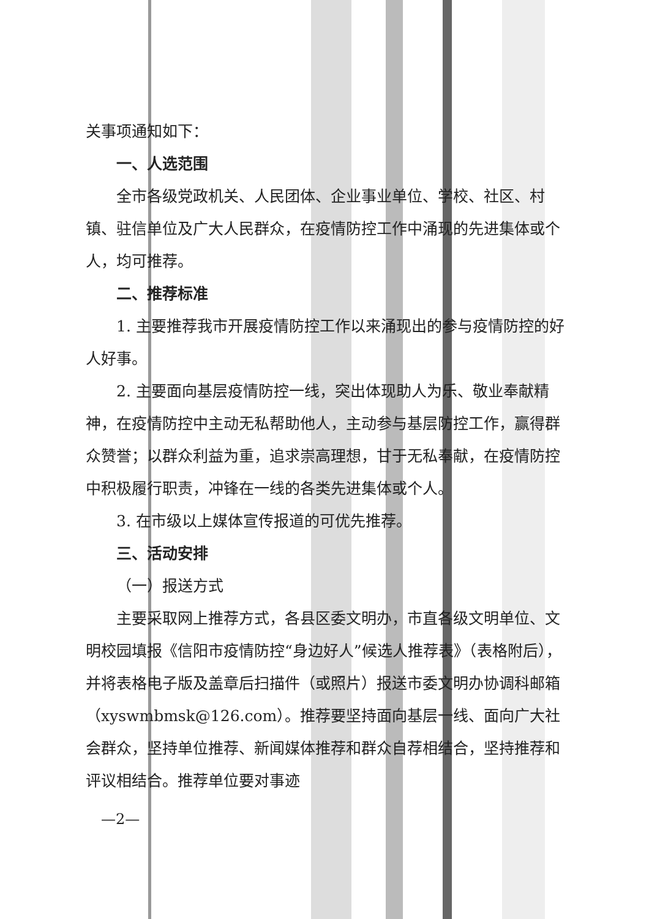关事项通知如下：
一、人选范围
全市各级党政机关、人民团体、企业事业单位、学校、社区、村镇、驻信单位及广大人民群众，在疫情防控工作中涌现的先进集体或个人，均可推荐。
二、推荐标准
1. 主要推荐我市开展疫情防控工作以来涌现出的参与疫情防控的好人好事。
2. 主要面向基层疫情防控一线，突出体现助人为乐、敬业奉献精神，在疫情防控中主动无私帮助他人，主动参与基层防控工作，赢得群众赞誉；以群众利益为重，追求崇高理想，甘于无私奉献，在疫情防控中积极履行职责，冲锋在一线的各类先进集体或个人。
3. 在市级以上媒体宣传报道的可优先推荐。
三、活动安排
（一）报送方式
主要采取网上推荐方式，各县区委文明办，市直各级文明单位、文明校园填报《信阳市疫情防控“身边好人”候选人推荐表》（表格附后），并将表格电子版及盖章后扫描件（或照片）报送市委文明办协调科邮箱（xyswmbmsk@126.com）。推荐要坚持面向基层一线、面向广大社会群众，坚持单位推荐、新闻媒体推荐和群众自荐相结合，坚持推荐和评议相结合。推荐单位要对事迹
—2—